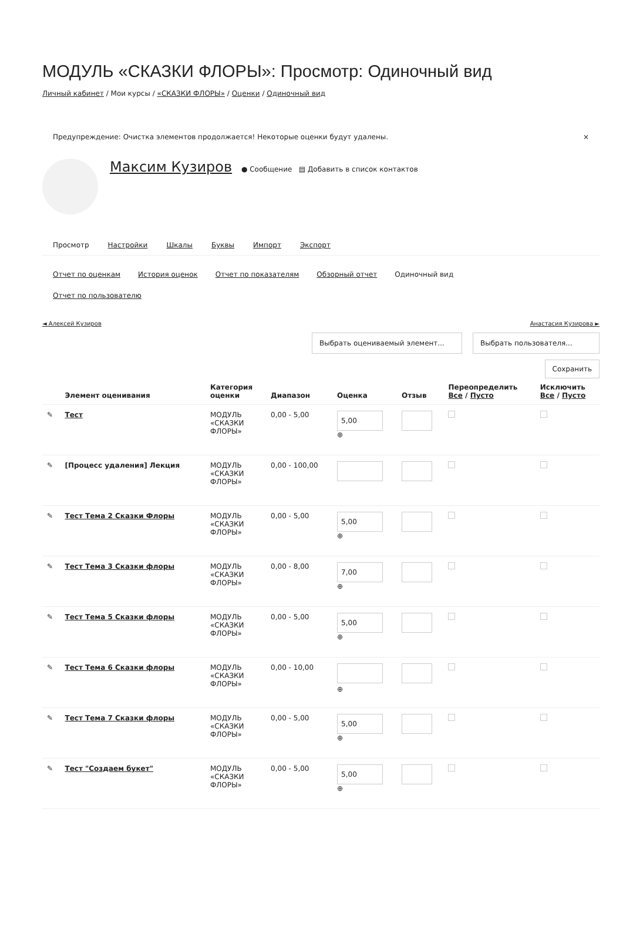МОДУЛЬ «СКАЗКИ ФЛОРЫ»: Просмотр: Одиночный вид
Личный кабинет / Мои курсы / «СКАЗКИ ФЛОРЫ» / Оценки / Одиночный вид
Предупреждение: Очистка элементов продолжается! Некоторые оценки будут удалены. ×
Максим Кузиров ● Сообщение ▤ Добавить в список контактов
Просмотр Настройки Шкалы Буквы Импорт Экспорт
Отчет по оценкам История оценок Отчет по показателям Обзорный отчет Одиночный вид
Отчет по пользователю
◄ Алексей Кузиров Анастасия Кузирова ►
Выбрать оцениваемый элемент... Выбрать пользователя...
Сохранить
| | Элемент оценивания | Категория оценки | Диапазон | Оценка | Отзыв | Переопределить Все / Пусто | Исключить Все / Пусто |
| --- | --- | --- | --- | --- | --- | --- | --- |
| ✎ | Тест | МОДУЛЬ «СКАЗКИ ФЛОРЫ» | 0,00 - 5,00 | 5,00 ⊕ | | | |
| ✎ | [Процесс удаления] Лекция | МОДУЛЬ «СКАЗКИ ФЛОРЫ» | 0,00 - 100,00 | | | | |
| ✎ | Тест Тема 2 Сказки Флоры | МОДУЛЬ «СКАЗКИ ФЛОРЫ» | 0,00 - 5,00 | 5,00 ⊕ | | | |
| ✎ | Тест Тема 3 Сказки флоры | МОДУЛЬ «СКАЗКИ ФЛОРЫ» | 0,00 - 8,00 | 7,00 ⊕ | | | |
| ✎ | Тест Тема 5 Сказки флоры | МОДУЛЬ «СКАЗКИ ФЛОРЫ» | 0,00 - 5,00 | 5,00 ⊕ | | | |
| ✎ | Тест Тема 6 Сказки флоры | МОДУЛЬ «СКАЗКИ ФЛОРЫ» | 0,00 - 10,00 | ⊕ | | | |
| ✎ | Тест Тема 7 Сказки флоры | МОДУЛЬ «СКАЗКИ ФЛОРЫ» | 0,00 - 5,00 | 5,00 ⊕ | | | |
| ✎ | Тест "Создаем букет" | МОДУЛЬ «СКАЗКИ ФЛОРЫ» | 0,00 - 5,00 | 5,00 ⊕ | | | |